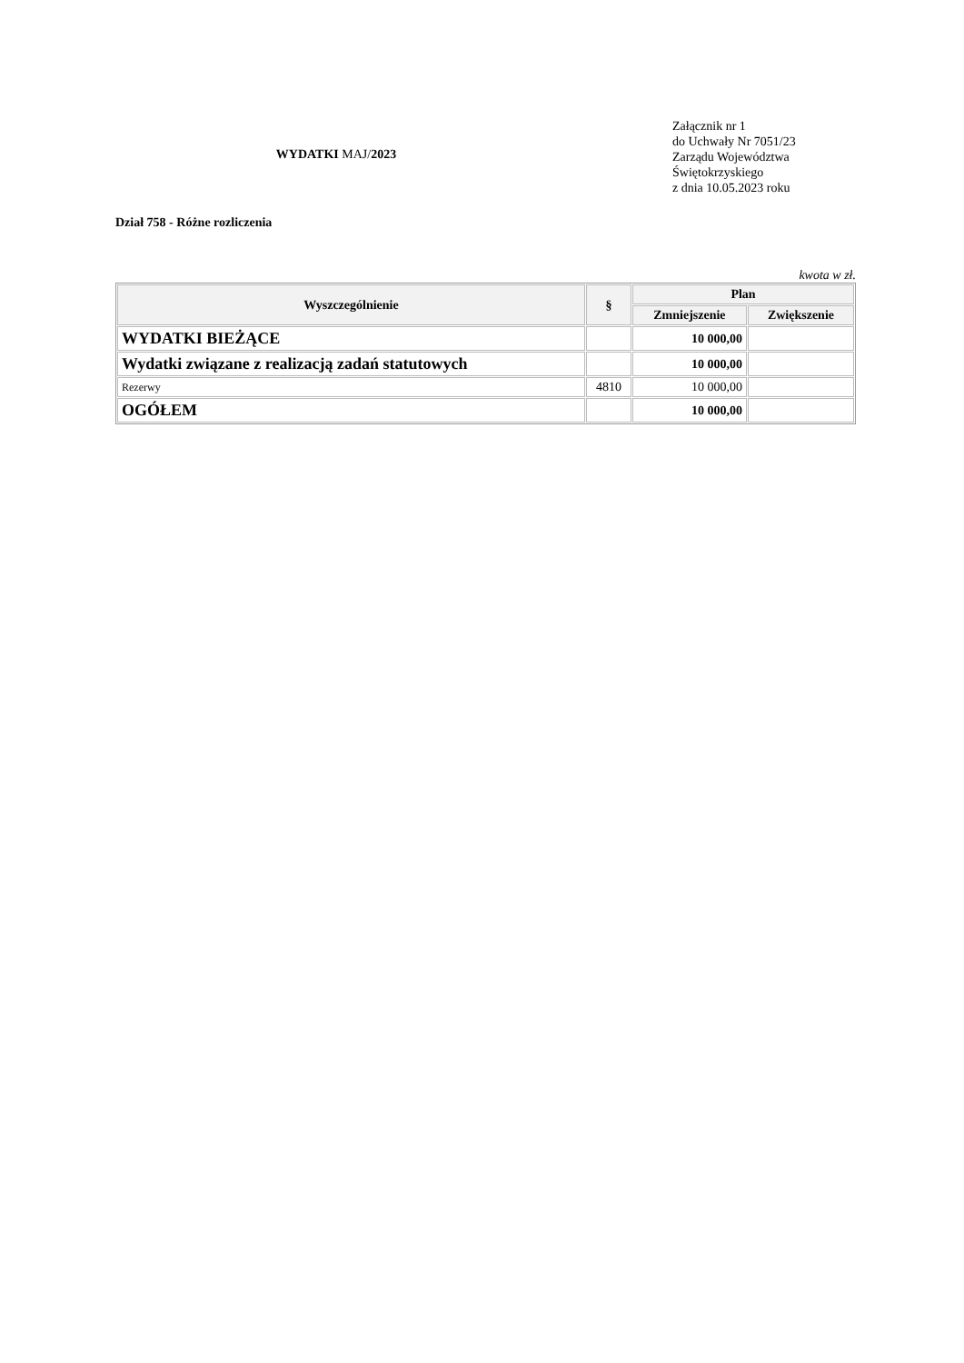WYDATKI MAJ/2023
Załącznik nr 1
do Uchwały Nr 7051/23
Zarządu Województwa
Świętokrzyskiego
z dnia 10.05.2023 roku
Dział 758 - Różne rozliczenia
kwota w zł.
| Wyszczególnienie | § | Plan | |
| --- | --- | --- | --- |
| | | Zmniejszenie | Zwiększenie |
| WYDATKI BIEŻĄCE | | 10 000,00 | |
| Wydatki związane z realizacją zadań statutowych | | 10 000,00 | |
| Rezerwy | 4810 | 10 000,00 | |
| OGÓŁEM | | 10 000,00 | |